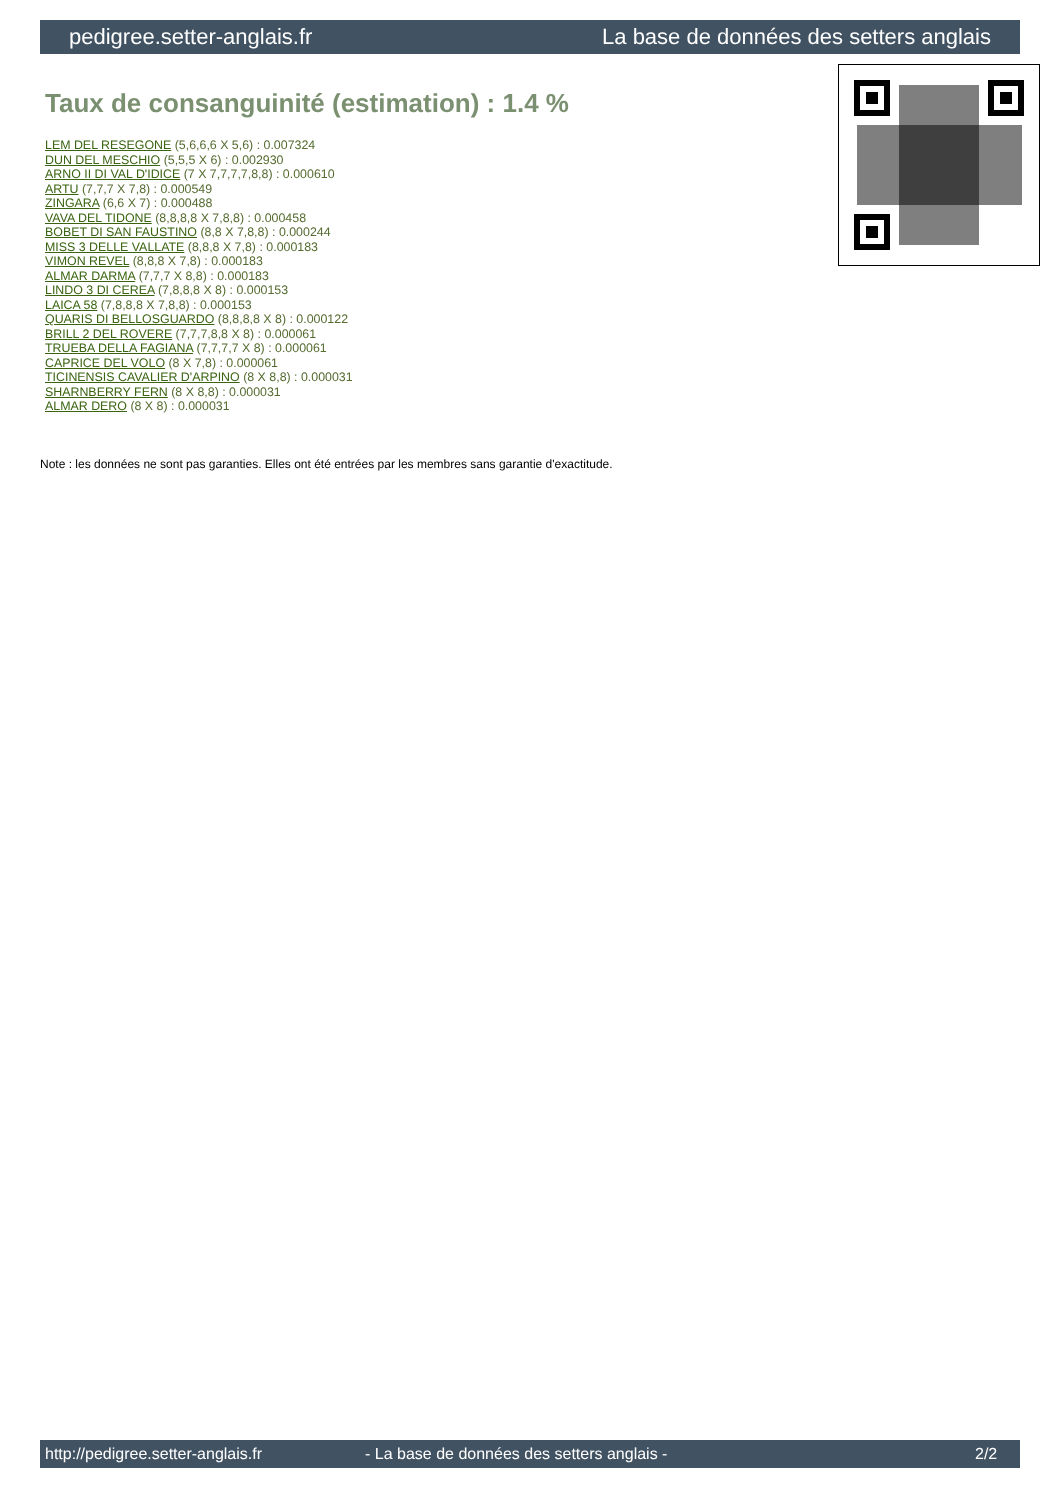pedigree.setter-anglais.fr La base de données des setters anglais
Taux de consanguinité (estimation) : 1.4 %
LEM DEL RESEGONE (5,6,6,6 X 5,6) : 0.007324
DUN DEL MESCHIO (5,5,5 X 6) : 0.002930
ARNO II DI VAL D'IDICE (7 X 7,7,7,7,8,8) : 0.000610
ARTU (7,7,7 X 7,8) : 0.000549
ZINGARA (6,6 X 7) : 0.000488
VAVA DEL TIDONE (8,8,8,8 X 7,8,8) : 0.000458
BOBET DI SAN FAUSTINO (8,8 X 7,8,8) : 0.000244
MISS 3 DELLE VALLATE (8,8,8 X 7,8) : 0.000183
VIMON REVEL (8,8,8 X 7,8) : 0.000183
ALMAR DARMA (7,7,7 X 8,8) : 0.000183
LINDO 3 DI CEREA (7,8,8,8 X 8) : 0.000153
LAICA 58 (7,8,8,8 X 7,8,8) : 0.000153
QUARIS DI BELLOSGUARDO (8,8,8,8 X 8) : 0.000122
BRILL 2 DEL ROVERE (7,7,7,8,8 X 8) : 0.000061
TRUEBA DELLA FAGIANA (7,7,7,7 X 8) : 0.000061
CAPRICE DEL VOLO (8 X 7,8) : 0.000061
TICINENSIS CAVALIER D'ARPINO (8 X 8,8) : 0.000031
SHARNBERRY FERN (8 X 8,8) : 0.000031
ALMAR DERO (8 X 8) : 0.000031
Note : les données ne sont pas garanties. Elles ont été entrées par les membres sans garantie d'exactitude.
http://pedigree.setter-anglais.fr - La base de données des setters anglais - 2/2